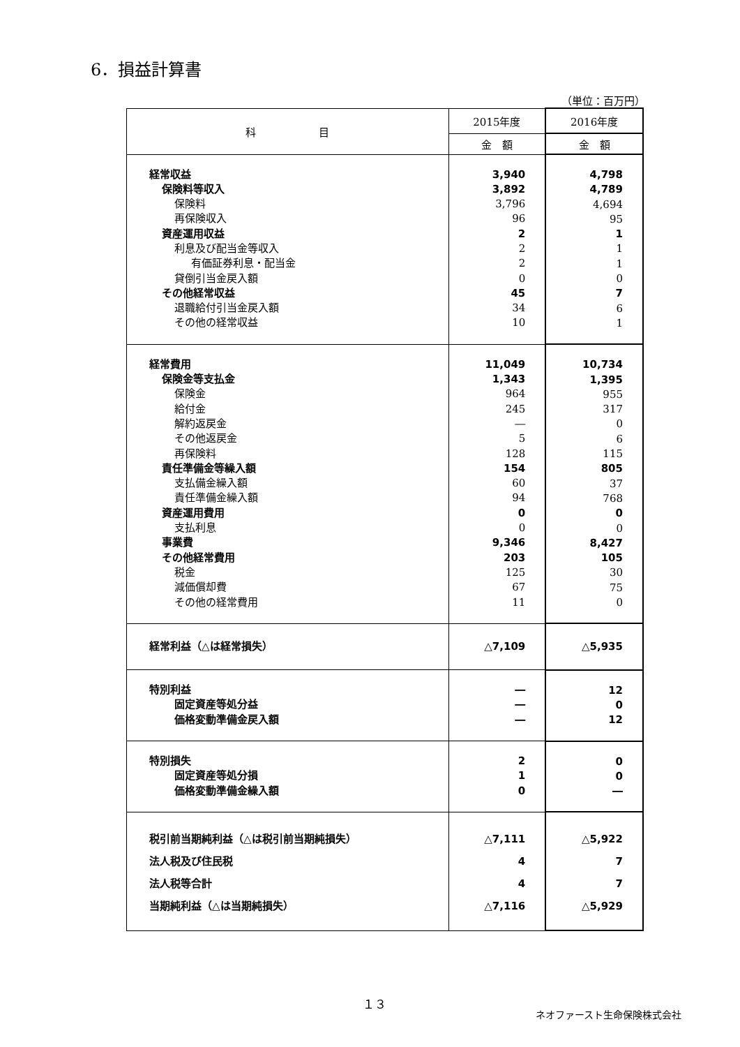6．損益計算書
（単位：百万円）
| 科 目 | 2015年度 | 2016年度 |
| --- | --- | --- |
| | 金 額 | 金 額 |
| 経常収益 保険料等収入 保険料 再保険収入 資産運用収益 利息及び配当金等収入 有価証券利息・配当金 貸倒引当金戻入額 その他経常収益 退職給付引当金戻入額 その他の経常収益 | 3,940 3,892 3,796 96 2 2 2 0 45 34 10 | 4,798 4,789 4,694 95 1 1 1 0 7 6 1 |
| 経常費用 保険金等支払金 保険金 給付金 解約返戻金 その他返戻金 再保険料 責任準備金等繰入額 支払備金繰入額 責任準備金繰入額 資産運用費用 支払利息 事業費 その他経常費用 税金 減価償却費 その他の経常費用 | 11,049 1,343 964 245 ― 5 128 154 60 94 0 0 9,346 203 125 67 11 | 10,734 1,395 955 317 0 6 115 805 37 768 0 0 8,427 105 30 75 0 |
| 経常利益（△は経常損失） | △7,109 | △5,935 |
| 特別利益 固定資産等処分益 価格変動準備金戻入額 | ― ― ― | 12 0 12 |
| 特別損失 固定資産等処分損 価格変動準備金繰入額 | 2 1 0 | 0 0 ― |
| 税引前当期純利益（△は税引前当期純損失） 法人税及び住民税 法人税等合計 当期純利益（△は当期純損失） | △7,111 4 4 △7,116 | △5,922 7 7 △5,929 |
１３
ネオファースト生命保険株式会社